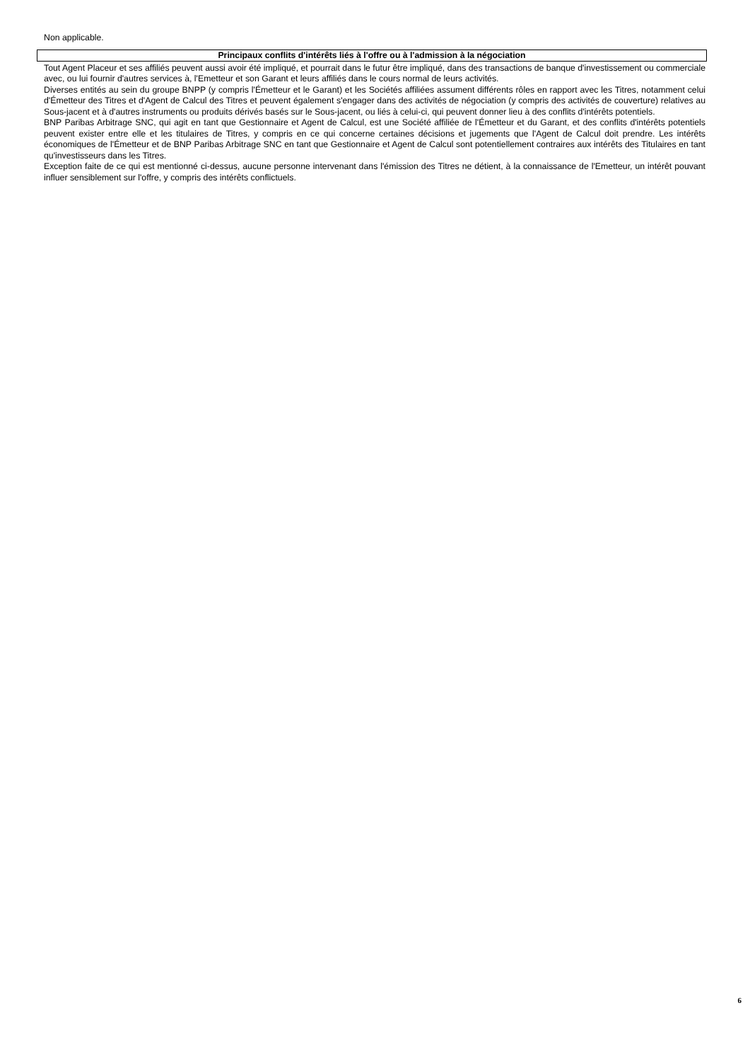Non applicable.
Principaux conflits d'intérêts liés à l'offre ou à l'admission à la négociation
Tout Agent Placeur et ses affiliés peuvent aussi avoir été impliqué, et pourrait dans le futur être impliqué, dans des transactions de banque d'investissement ou commerciale avec, ou lui fournir d'autres services à, l'Emetteur et son Garant et leurs affiliés dans le cours normal de leurs activités.
Diverses entités au sein du groupe BNPP (y compris l'Émetteur et le Garant) et les Sociétés affiliées assument différents rôles en rapport avec les Titres, notamment celui d'Émetteur des Titres et d'Agent de Calcul des Titres et peuvent également s'engager dans des activités de négociation (y compris des activités de couverture) relatives au Sous-jacent et à d'autres instruments ou produits dérivés basés sur le Sous-jacent, ou liés à celui-ci, qui peuvent donner lieu à des conflits d'intérêts potentiels.
BNP Paribas Arbitrage SNC, qui agit en tant que Gestionnaire et Agent de Calcul, est une Société affiliée de l'Émetteur et du Garant, et des conflits d'intérêts potentiels peuvent exister entre elle et les titulaires de Titres, y compris en ce qui concerne certaines décisions et jugements que l'Agent de Calcul doit prendre. Les intérêts économiques de l'Émetteur et de BNP Paribas Arbitrage SNC en tant que Gestionnaire et Agent de Calcul sont potentiellement contraires aux intérêts des Titulaires en tant qu'investisseurs dans les Titres.
Exception faite de ce qui est mentionné ci-dessus, aucune personne intervenant dans l'émission des Titres ne détient, à la connaissance de l'Emetteur, un intérêt pouvant influer sensiblement sur l'offre, y compris des intérêts conflictuels.
6